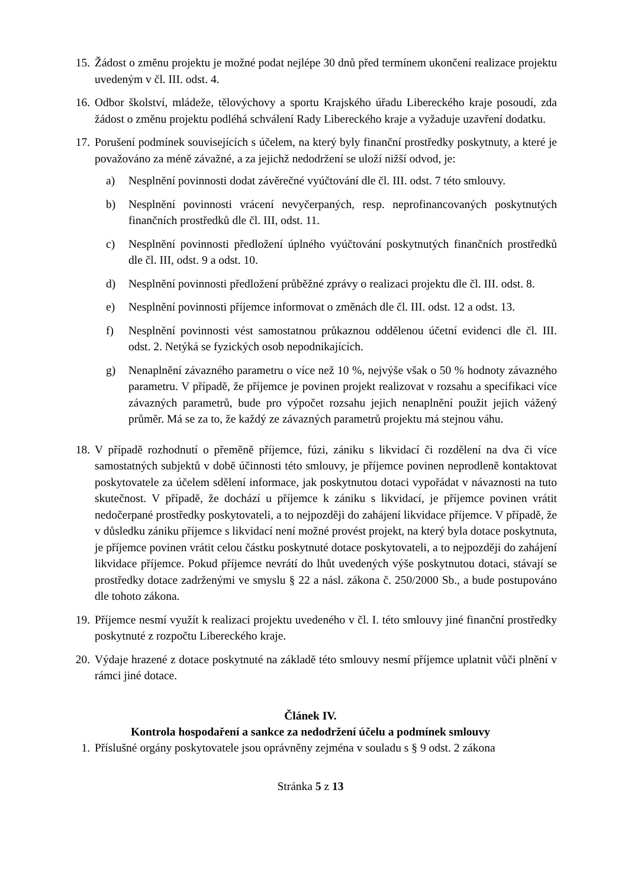15. Žádost o změnu projektu je možné podat nejlépe 30 dnů před termínem ukončení realizace projektu uvedeným v čl. III. odst. 4.
16. Odbor školství, mládeže, tělovýchovy a sportu Krajského úřadu Libereckého kraje posoudí, zda žádost o změnu projektu podléhá schválení Rady Libereckého kraje a vyžaduje uzavření dodatku.
17. Porušení podmínek souvisejících s účelem, na který byly finanční prostředky poskytnuty, a které je považováno za méně závažné, a za jejichž nedodržení se uloží nižší odvod, je:
a) Nesplnění povinnosti dodat závěrečné vyúčtování dle čl. III. odst. 7 této smlouvy.
b) Nesplnění povinnosti vrácení nevyčerpaných, resp. neprofinancovaných poskytnutých finančních prostředků dle čl. III, odst. 11.
c) Nesplnění povinnosti předložení úplného vyúčtování poskytnutých finančních prostředků dle čl. III, odst. 9 a odst. 10.
d) Nesplnění povinnosti předložení průběžné zprávy o realizaci projektu dle čl. III. odst. 8.
e) Nesplnění povinnosti příjemce informovat o změnách dle čl. III. odst. 12 a odst. 13.
f) Nesplnění povinnosti vést samostatnou průkaznou oddělenou účetní evidenci dle čl. III. odst. 2. Netýká se fyzických osob nepodnikajících.
g) Nenaplnění závazného parametru o více než 10 %, nejvýše však o 50 % hodnoty závazného parametru. V případě, že příjemce je povinen projekt realizovat v rozsahu a specifikaci více závazných parametrů, bude pro výpočet rozsahu jejich nenaplnění použit jejich vážený průměr. Má se za to, že každý ze závazných parametrů projektu má stejnou váhu.
18. V případě rozhodnutí o přeměně příjemce, fúzi, zániku s likvidací či rozdělení na dva či více samostatných subjektů v době účinnosti této smlouvy, je příjemce povinen neprodleně kontaktovat poskytovatele za účelem sdělení informace, jak poskytnutou dotaci vypořádat v návaznosti na tuto skutečnost. V případě, že dochází u příjemce k zániku s likvidací, je příjemce povinen vrátit nedočerpané prostředky poskytovateli, a to nejpozději do zahájení likvidace příjemce. V případě, že v důsledku zániku příjemce s likvidací není možné provést projekt, na který byla dotace poskytnuta, je příjemce povinen vrátit celou částku poskytnuté dotace poskytovateli, a to nejpozději do zahájení likvidace příjemce. Pokud příjemce nevrátí do lhůt uvedených výše poskytnutou dotaci, stávají se prostředky dotace zadrženými ve smyslu § 22 a násl. zákona č. 250/2000 Sb., a bude postupováno dle tohoto zákona.
19. Příjemce nesmí využít k realizaci projektu uvedeného v čl. I. této smlouvy jiné finanční prostředky poskytnuté z rozpočtu Libereckého kraje.
20. Výdaje hrazené z dotace poskytnuté na základě této smlouvy nesmí příjemce uplatnit vůči plnění v rámci jiné dotace.
Článek IV.
Kontrola hospodaření a sankce za nedodržení účelu a podmínek smlouvy
1. Příslušné orgány poskytovatele jsou oprávněny zejména v souladu s § 9 odst. 2 zákona
Stránka 5 z 13